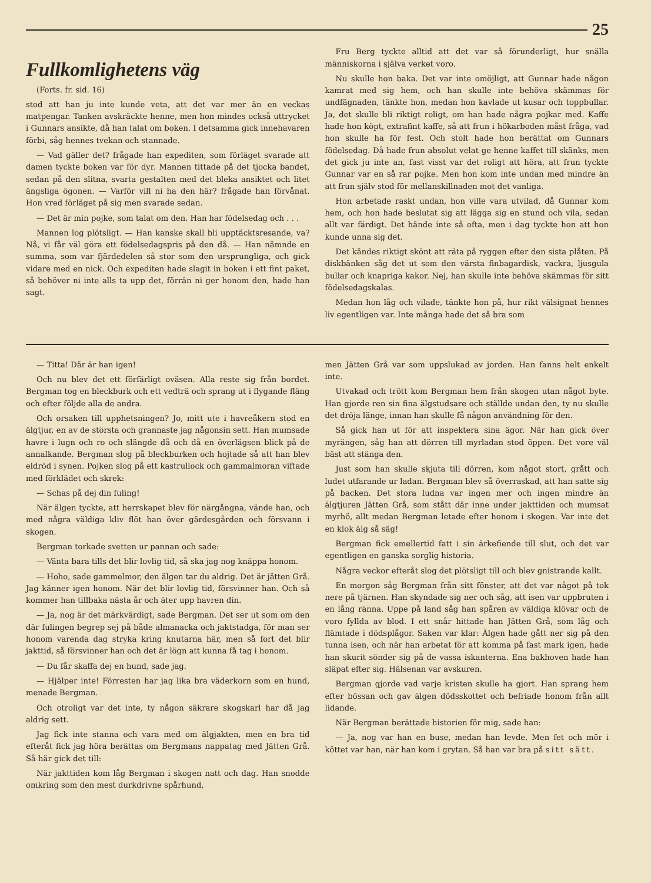25
Fullkomlighetens väg
(Forts. fr. sid. 16)
stod att han ju inte kunde veta, att det var mer än en veckas matpengar. Tanken avskräckte henne, men hon mindes också uttrycket i Gunnars ansikte, då han talat om boken. I detsamma gick innehavaren förbi, såg hennes tvekan och stannade.
— Vad gäller det? frågade han expediten, som förläget svarade att damen tyckte boken var för dyr. Mannen tittade på det tjocka bandet, sedan på den slitna, svarta gestalten med det bleka ansiktet och litet ängsliga ögonen. — Varför vill ni ha den här? frågade han förvånat. Hon vred förläget på sig men svarade sedan.
— Det är min pojke, som talat om den. Han har födelsedag och . . .
Mannen log plötsligt. — Han kanske skall bli upptäcktsresande, va? Nå, vi får väl göra ett födelsedagspris på den då. — Han nämnde en summa, som var fjärdedelen så stor som den ursprungliga, och gick vidare med en nick. Och expediten hade slagit in boken i ett fint paket, så behöver ni inte alls ta upp det, förrän ni ger honom den, hade han sagt.
Fru Berg tyckte alltid att det var så förunderligt, hur snälla människorna i själva verket voro.
Nu skulle hon baka. Det var inte omöjligt, att Gunnar hade någon kamrat med sig hem, och han skulle inte behöva skämmas för undfägnaden, tänkte hon, medan hon kavlade ut kusar och toppbullar. Ja, det skulle bli riktigt roligt, om han hade några pojkar med. Kaffe hade hon köpt, extrafint kaffe, så att frun i hökarboden måst fråga, vad hon skulle ha för fest. Och stolt hade hon berättat om Gunnars födelsedag. Då hade frun absolut velat ge henne kaffet till skänks, men det gick ju inte an, fast visst var det roligt att höra, att frun tyckte Gunnar var en så rar pojke. Men hon kom inte undan med mindre än att frun själv stod för mellanskillnaden mot det vanliga.
Hon arbetade raskt undan, hon ville vara utvilad, då Gunnar kom hem, och hon hade beslutat sig att lägga sig en stund och vila, sedan allt var färdigt. Det hände inte så ofta, men i dag tyckte hon att hon kunde unna sig det.
Det kändes riktigt skönt att räta på ryggen efter den sista plåten. På diskbänken såg det ut som den värsta finbagardisk, vackra, ljusgula bullar och knapriga kakor. Nej, han skulle inte behöva skämmas för sitt födelsedagskalas.
Medan hon låg och vilade, tänkte hon på, hur rikt välsignat hennes liv egentligen var. Inte många hade det så bra som
— Titta! Där är han igen!
Och nu blev det ett förfärligt oväsen. Alla reste sig från bordet. Bergman tog en bleckburk och ett vedträ och sprang ut i flygande fläng och efter följde alla de andra.
Och orsaken till upphetsningen? Jo, mitt ute i havreåkern stod en älgtjur, en av de största och grannaste jag någonsin sett. Han mumsade havre i lugn och ro och slängde då och då en överlägsen blick på de annalkande. Bergman slog på bleckburken och hojtade så att han blev eldröd i synen. Pojken slog på ett kastrullock och gammalmoran viftade med förklädet och skrek:
— Schas på dej din fuling!
När älgen tyckte, att herrskapet blev för närgångna, vände han, och med några väldiga kliv flöt han över gärdesgården och försvann i skogen.
Bergman torkade svetten ur pannan och sade:
— Vänta bara tills det blir lovlig tid, så ska jag nog knäppa honom.
— Hoho, sade gammelmor, den älgen tar du aldrig. Det är jätten Grå. Jag känner igen honom. När det blir lovlig tid, försvinner han. Och så kommer han tillbaka nästa år och äter upp havren din.
— Ja, nog är det märkvärdigt, sade Bergman. Det ser ut som om den där fulingen begrep sej på både almanacka och jaktstadga, för man ser honom varenda dag stryka kring knutarna här, men så fort det blir jakttid, så försvinner han och det är lögn att kunna få tag i honom.
— Du får skaffa dej en hund, sade jag.
— Hjälper inte! Förresten har jag lika bra väderkorn som en hund, menade Bergman.
Och otroligt var det inte, ty någon säkrare skogskarl har då jag aldrig sett.
Jag fick inte stanna och vara med om älgjakten, men en bra tid efteråt fick jag höra berättas om Bergmans nappatag med Jätten Grå. Så här gick det till:
När jakttiden kom låg Bergman i skogen natt och dag. Han snodde omkring som den mest durkdrivne spårhund,
men Jätten Grå var som uppslukad av jorden. Han fanns helt enkelt inte.
Utvakad och trött kom Bergman hem från skogen utan något byte. Han gjorde ren sin fina älgstudsare och ställde undan den, ty nu skulle det dröja länge, innan han skulle få någon användning för den.
Så gick han ut för att inspektera sina ägor. När han gick över myrängen, såg han att dörren till myrladan stod öppen. Det vore väl bäst att stänga den.
Just som han skulle skjuta till dörren, kom något stort, grått och ludet utfarande ur ladan. Bergman blev så överraskad, att han satte sig på backen. Det stora ludna var ingen mer och ingen mindre än älgtjuren Jätten Grå, som stått där inne under jakttiden och mumsat myrhö, allt medan Bergman letade efter honom i skogen. Var inte det en klok älg så säg!
Bergman fick emellertid fatt i sin ärkefiende till slut, och det var egentligen en ganska sorglig historia.
Några veckor efteråt slog det plötsligt till och blev gnistrande kallt.
En morgon såg Bergman från sitt fönster, att det var något på tok nere på tjärnen. Han skyndade sig ner och såg, att isen var uppbruten i en lång ränna. Uppe på land såg han spåren av väldiga klövar och de voro fyllda av blod. I ett snår hittade han Jätten Grå, som låg och flämtade i dödsplågor. Saken var klar: Älgen hade gått ner sig på den tunna isen, och när han arbetat för att komma på fast mark igen, hade han skurit sönder sig på de vassa iskanterna. Ena bakhoven hade han släpat efter sig. Hälsenan var avskuren.
Bergman gjorde vad varje kristen skulle ha gjort. Han sprang hem efter bössan och gav älgen dödsskottet och befriade honom från allt lidande.
När Bergman berättade historien för mig, sade han:
— Ja, nog var han en buse, medan han levde. Men fet och mör i köttet var han, när han kom i grytan. Så han var bra på sitt sätt.